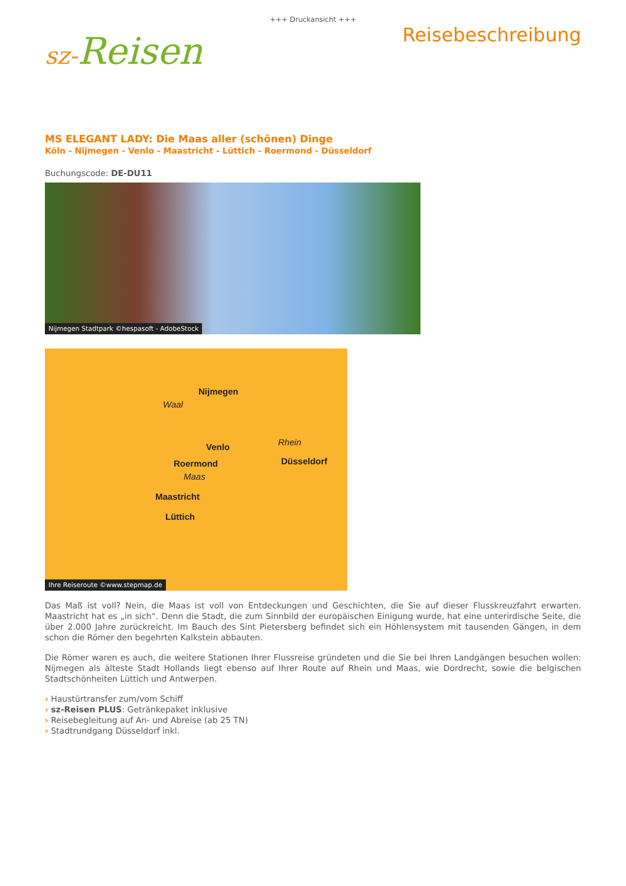+++ Druckansicht +++
sz-Reisen
Reisebeschreibung
MS ELEGANT LADY: Die Maas aller (schönen) Dinge
Köln - Nijmegen - Venlo - Maastricht - Lüttich - Roermond - Düsseldorf
Buchungscode: DE-DU11
Nijmegen Stadtpark ©hespasoft - AdobeStock
Nijmegen
Waal
Rhein
Venlo
Düsseldorf
Roermond
Maas
Maastricht
Lüttich
Ihre Reiseroute ©www.stepmap.de
Das Maß ist voll? Nein, die Maas ist voll von Entdeckungen und Geschichten, die Sie auf dieser Flusskreuzfahrt erwarten. Maastricht hat es „in sich“. Denn die Stadt, die zum Sinnbild der europäischen Einigung wurde, hat eine unterirdische Seite, die über 2.000 Jahre zurückreicht. Im Bauch des Sint Pietersberg befindet sich ein Höhlensystem mit tausenden Gängen, in dem schon die Römer den begehrten Kalkstein abbauten.
Die Römer waren es auch, die weitere Stationen Ihrer Flussreise gründeten und die Sie bei Ihren Landgängen besuchen wollen: Nijmegen als älteste Stadt Hollands liegt ebenso auf Ihrer Route auf Rhein und Maas, wie Dordrecht, sowie die belgischen Stadtschönheiten Lüttich und Antwerpen.
› Haustürtransfer zum/vom Schiff
› sz-Reisen PLUS: Getränkepaket inklusive
› Reisebegleitung auf An- und Abreise (ab 25 TN)
› Stadtrundgang Düsseldorf inkl.